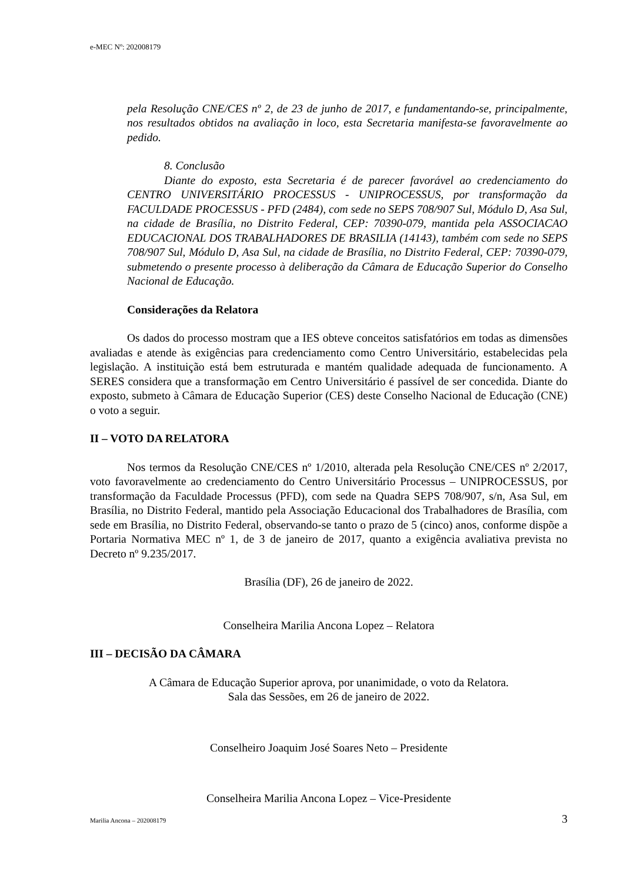e-MEC Nº: 202008179
pela Resolução CNE/CES nº 2, de 23 de junho de 2017, e fundamentando-se, principalmente, nos resultados obtidos na avaliação in loco, esta Secretaria manifesta-se favoravelmente ao pedido.
8. Conclusão
Diante do exposto, esta Secretaria é de parecer favorável ao credenciamento do CENTRO UNIVERSITÁRIO PROCESSUS - UNIPROCESSUS, por transformação da FACULDADE PROCESSUS - PFD (2484), com sede no SEPS 708/907 Sul, Módulo D, Asa Sul, na cidade de Brasília, no Distrito Federal, CEP: 70390-079, mantida pela ASSOCIACAO EDUCACIONAL DOS TRABALHADORES DE BRASILIA (14143), também com sede no SEPS 708/907 Sul, Módulo D, Asa Sul, na cidade de Brasília, no Distrito Federal, CEP: 70390-079, submetendo o presente processo à deliberação da Câmara de Educação Superior do Conselho Nacional de Educação.
Considerações da Relatora
Os dados do processo mostram que a IES obteve conceitos satisfatórios em todas as dimensões avaliadas e atende às exigências para credenciamento como Centro Universitário, estabelecidas pela legislação. A instituição está bem estruturada e mantém qualidade adequada de funcionamento. A SERES considera que a transformação em Centro Universitário é passível de ser concedida. Diante do exposto, submeto à Câmara de Educação Superior (CES) deste Conselho Nacional de Educação (CNE) o voto a seguir.
II – VOTO DA RELATORA
Nos termos da Resolução CNE/CES nº 1/2010, alterada pela Resolução CNE/CES nº 2/2017, voto favoravelmente ao credenciamento do Centro Universitário Processus – UNIPROCESSUS, por transformação da Faculdade Processus (PFD), com sede na Quadra SEPS 708/907, s/n, Asa Sul, em Brasília, no Distrito Federal, mantido pela Associação Educacional dos Trabalhadores de Brasília, com sede em Brasília, no Distrito Federal, observando-se tanto o prazo de 5 (cinco) anos, conforme dispõe a Portaria Normativa MEC nº 1, de 3 de janeiro de 2017, quanto a exigência avaliativa prevista no Decreto nº 9.235/2017.
Brasília (DF), 26 de janeiro de 2022.
Conselheira Marilia Ancona Lopez – Relatora
III – DECISÃO DA CÂMARA
A Câmara de Educação Superior aprova, por unanimidade, o voto da Relatora.
Sala das Sessões, em 26 de janeiro de 2022.
Conselheiro Joaquim José Soares Neto – Presidente
Conselheira Marilia Ancona Lopez – Vice-Presidente
Marilia Ancona – 202008179 3